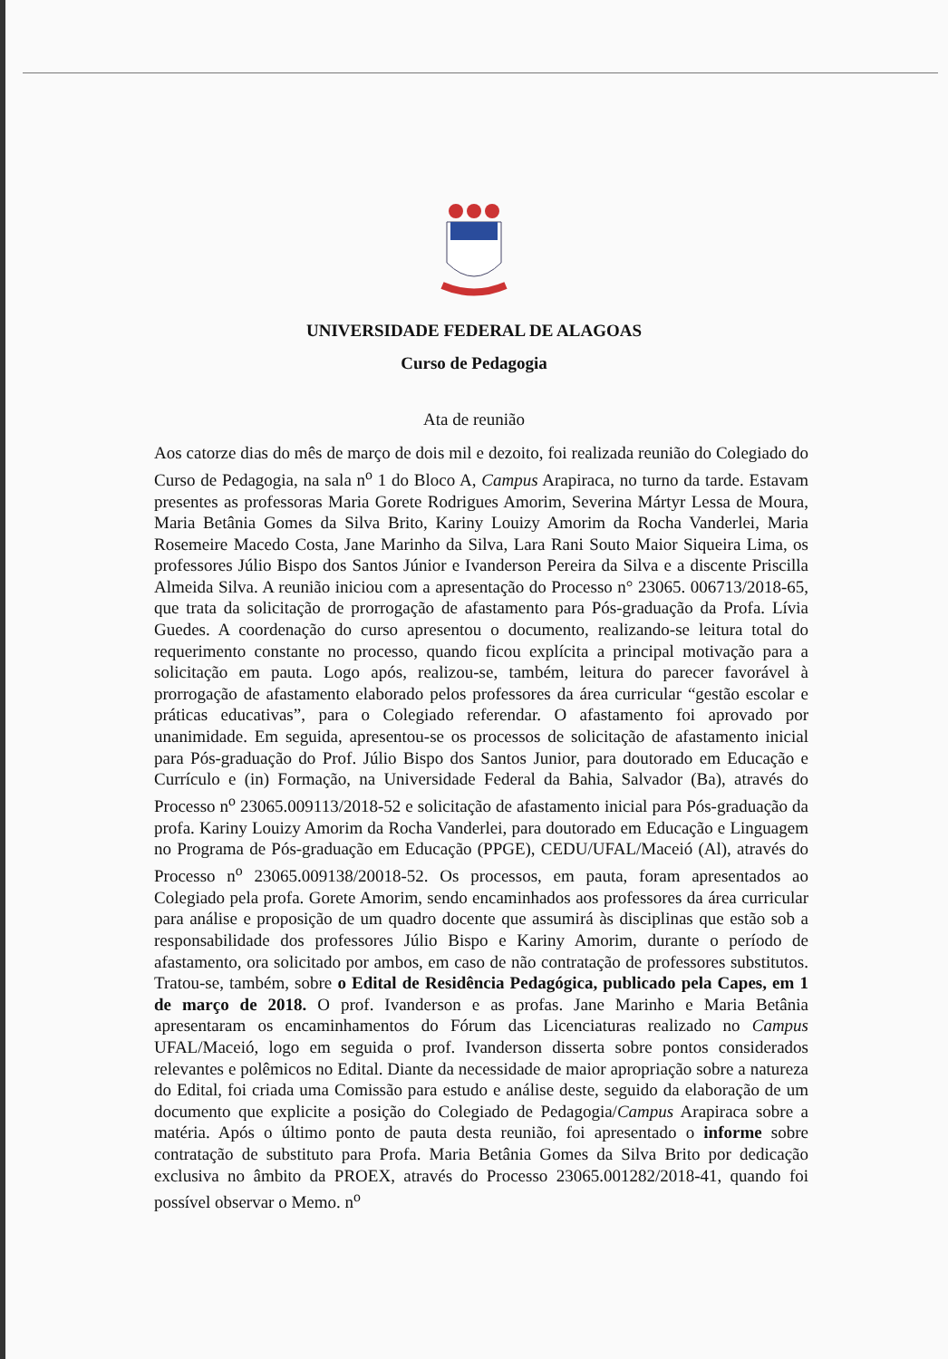UNIVERSIDADE FEDERAL DE ALAGOAS
Curso de Pedagogia
Ata de reunião
Aos catorze dias do mês de março de dois mil e dezoito, foi realizada reunião do Colegiado do Curso de Pedagogia, na sala n<sup>o</sup> 1 do Bloco A, Campus Arapiraca, no turno da tarde. Estavam presentes as professoras Maria Gorete Rodrigues Amorim, Severina Mártyr Lessa de Moura, Maria Betânia Gomes da Silva Brito, Kariny Louizy Amorim da Rocha Vanderlei, Maria Rosemeire Macedo Costa, Jane Marinho da Silva, Lara Rani Souto Maior Siqueira Lima, os professores Júlio Bispo dos Santos Júnior e Ivanderson Pereira da Silva e a discente Priscilla Almeida Silva. A reunião iniciou com a apresentação do Processo n° 23065. 006713/2018-65, que trata da solicitação de prorrogação de afastamento para Pós-graduação da Profa. Lívia Guedes. A coordenação do curso apresentou o documento, realizando-se leitura total do requerimento constante no processo, quando ficou explícita a principal motivação para a solicitação em pauta. Logo após, realizou-se, também, leitura do parecer favorável à prorrogação de afastamento elaborado pelos professores da área curricular “gestão escolar e práticas educativas”, para o Colegiado referendar. O afastamento foi aprovado por unanimidade. Em seguida, apresentou-se os processos de solicitação de afastamento inicial para Pós-graduação do Prof. Júlio Bispo dos Santos Junior, para doutorado em Educação e Currículo e (in) Formação, na Universidade Federal da Bahia, Salvador (Ba), através do Processo n<sup>o</sup> 23065.009113/2018-52 e solicitação de afastamento inicial para Pós-graduação da profa. Kariny Louizy Amorim da Rocha Vanderlei, para doutorado em Educação e Linguagem no Programa de Pós-graduação em Educação (PPGE), CEDU/UFAL/Maceió (Al), através do Processo n<sup>o</sup> 23065.009138/20018-52. Os processos, em pauta, foram apresentados ao Colegiado pela profa. Gorete Amorim, sendo encaminhados aos professores da área curricular para análise e proposição de um quadro docente que assumirá às disciplinas que estão sob a responsabilidade dos professores Júlio Bispo e Kariny Amorim, durante o período de afastamento, ora solicitado por ambos, em caso de não contratação de professores substitutos. Tratou-se, também, sobre o Edital de Residência Pedagógica, publicado pela Capes, em 1 de março de 2018. O prof. Ivanderson e as profas. Jane Marinho e Maria Betânia apresentaram os encaminhamentos do Fórum das Licenciaturas realizado no Campus UFAL/Maceió, logo em seguida o prof. Ivanderson disserta sobre pontos considerados relevantes e polêmicos no Edital. Diante da necessidade de maior apropriação sobre a natureza do Edital, foi criada uma Comissão para estudo e análise deste, seguido da elaboração de um documento que explicite a posição do Colegiado de Pedagogia/Campus Arapiraca sobre a matéria. Após o último ponto de pauta desta reunião, foi apresentado o informe sobre contratação de substituto para Profa. Maria Betânia Gomes da Silva Brito por dedicação exclusiva no âmbito da PROEX, através do Processo 23065.001282/2018-41, quando foi possível observar o Memo. n<sup>o</sup>